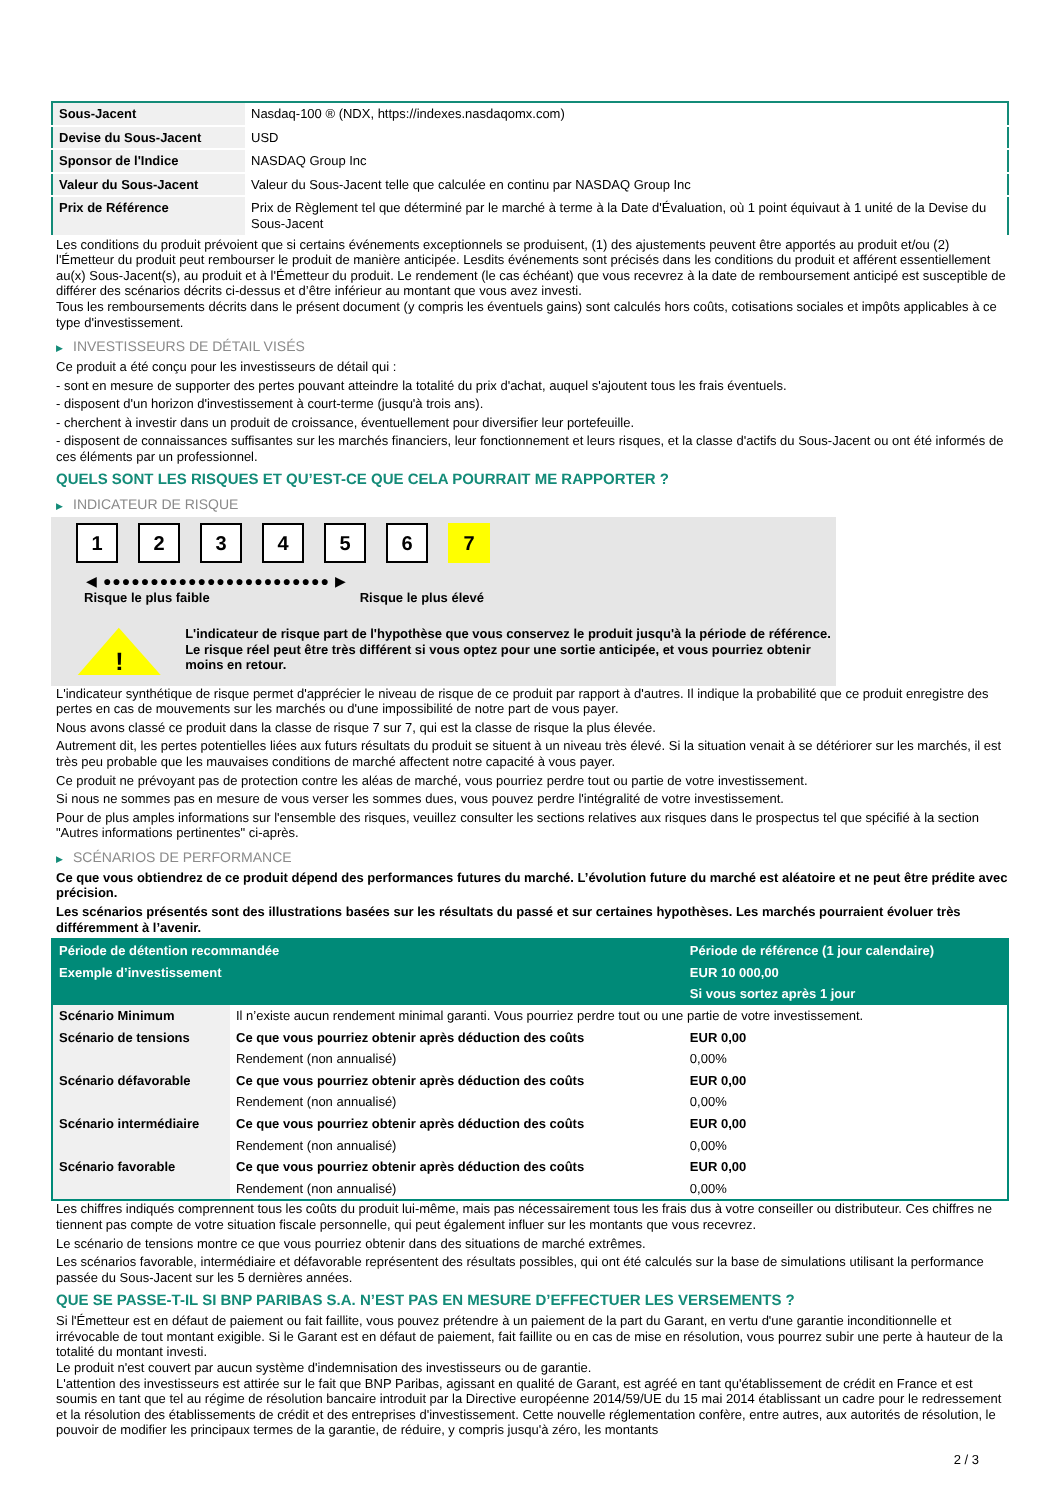| Sous-Jacent | Nasdaq-100 ® (NDX, https://indexes.nasdaqomx.com) |
| Devise du Sous-Jacent | USD |
| Sponsor de l'Indice | NASDAQ Group Inc |
| Valeur du Sous-Jacent | Valeur du Sous-Jacent telle que calculée en continu par NASDAQ Group Inc |
| Prix de Référence | Prix de Règlement tel que déterminé par le marché à terme à la Date d'Évaluation, où 1 point équivaut à 1 unité de la Devise du Sous-Jacent |
Les conditions du produit prévoient que si certains événements exceptionnels se produisent, (1) des ajustements peuvent être apportés au produit et/ou (2) l'Émetteur du produit peut rembourser le produit de manière anticipée. Lesdits événements sont précisés dans les conditions du produit et afférent essentiellement au(x) Sous-Jacent(s), au produit et à l'Émetteur du produit. Le rendement (le cas échéant) que vous recevrez à la date de remboursement anticipé est susceptible de différer des scénarios décrits ci-dessus et d’être inférieur au montant que vous avez investi.
Tous les remboursements décrits dans le présent document (y compris les éventuels gains) sont calculés hors coûts, cotisations sociales et impôts applicables à ce type d'investissement.
▶ INVESTISSEURS DE DÉTAIL VISÉS
Ce produit a été conçu pour les investisseurs de détail qui :
- sont en mesure de supporter des pertes pouvant atteindre la totalité du prix d'achat, auquel s'ajoutent tous les frais éventuels.
- disposent d'un horizon d'investissement à court-terme (jusqu'à trois ans).
- cherchent à investir dans un produit de croissance, éventuellement pour diversifier leur portefeuille.
- disposent de connaissances suffisantes sur les marchés financiers, leur fonctionnement et leurs risques, et la classe d'actifs du Sous-Jacent ou ont été informés de ces éléments par un professionnel.
QUELS SONT LES RISQUES ET QU’EST-CE QUE CELA POURRAIT ME RAPPORTER ?
▶ INDICATEUR DE RISQUE
1 2 3 4 5 6 7
◀ ●●●●●●●●●●●●●●●●●●●●●●●● ▶
Risque le plus faible Risque le plus élevé
!
L'indicateur de risque part de l'hypothèse que vous conservez le produit jusqu'à la période de référence.
Le risque réel peut être très différent si vous optez pour une sortie anticipée, et vous pourriez obtenir moins en retour.
L'indicateur synthétique de risque permet d'apprécier le niveau de risque de ce produit par rapport à d'autres. Il indique la probabilité que ce produit enregistre des pertes en cas de mouvements sur les marchés ou d'une impossibilité de notre part de vous payer.
Nous avons classé ce produit dans la classe de risque 7 sur 7, qui est la classe de risque la plus élevée.
Autrement dit, les pertes potentielles liées aux futurs résultats du produit se situent à un niveau très élevé. Si la situation venait à se détériorer sur les marchés, il est très peu probable que les mauvaises conditions de marché affectent notre capacité à vous payer.
Ce produit ne prévoyant pas de protection contre les aléas de marché, vous pourriez perdre tout ou partie de votre investissement.
Si nous ne sommes pas en mesure de vous verser les sommes dues, vous pouvez perdre l'intégralité de votre investissement.
Pour de plus amples informations sur l'ensemble des risques, veuillez consulter les sections relatives aux risques dans le prospectus tel que spécifié à la section "Autres informations pertinentes" ci-après.
▶ SCÉNARIOS DE PERFORMANCE
Ce que vous obtiendrez de ce produit dépend des performances futures du marché. L’évolution future du marché est aléatoire et ne peut être prédite avec précision.
Les scénarios présentés sont des illustrations basées sur les résultats du passé et sur certaines hypothèses. Les marchés pourraient évoluer très différemment à l’avenir.
| Période de détention recommandée | | Période de référence (1 jour calendaire) |
| Exemple d’investissement | | EUR 10 000,00 |
| | | Si vous sortez après 1 jour |
| Scénario Minimum | Il n’existe aucun rendement minimal garanti. Vous pourriez perdre tout ou une partie de votre investissement. | |
| Scénario de tensions | Ce que vous pourriez obtenir après déduction des coûts | EUR 0,00 |
| | Rendement (non annualisé) | 0,00% |
| Scénario défavorable | Ce que vous pourriez obtenir après déduction des coûts | EUR 0,00 |
| | Rendement (non annualisé) | 0,00% |
| Scénario intermédiaire | Ce que vous pourriez obtenir après déduction des coûts | EUR 0,00 |
| | Rendement (non annualisé) | 0,00% |
| Scénario favorable | Ce que vous pourriez obtenir après déduction des coûts | EUR 0,00 |
| | Rendement (non annualisé) | 0,00% |
Les chiffres indiqués comprennent tous les coûts du produit lui-même, mais pas nécessairement tous les frais dus à votre conseiller ou distributeur. Ces chiffres ne tiennent pas compte de votre situation fiscale personnelle, qui peut également influer sur les montants que vous recevrez.
Le scénario de tensions montre ce que vous pourriez obtenir dans des situations de marché extrêmes.
Les scénarios favorable, intermédiaire et défavorable représentent des résultats possibles, qui ont été calculés sur la base de simulations utilisant la performance passée du Sous-Jacent sur les 5 dernières années.
QUE SE PASSE-T-IL SI BNP PARIBAS S.A. N’EST PAS EN MESURE D’EFFECTUER LES VERSEMENTS ?
Si l'Émetteur est en défaut de paiement ou fait faillite, vous pouvez prétendre à un paiement de la part du Garant, en vertu d'une garantie inconditionnelle et irrévocable de tout montant exigible. Si le Garant est en défaut de paiement, fait faillite ou en cas de mise en résolution, vous pourrez subir une perte à hauteur de la totalité du montant investi.
Le produit n'est couvert par aucun système d'indemnisation des investisseurs ou de garantie.
L'attention des investisseurs est attirée sur le fait que BNP Paribas, agissant en qualité de Garant, est agréé en tant qu'établissement de crédit en France et est soumis en tant que tel au régime de résolution bancaire introduit par la Directive européenne 2014/59/UE du 15 mai 2014 établissant un cadre pour le redressement et la résolution des établissements de crédit et des entreprises d'investissement. Cette nouvelle réglementation confère, entre autres, aux autorités de résolution, le pouvoir de modifier les principaux termes de la garantie, de réduire, y compris jusqu'à zéro, les montants
2 / 3